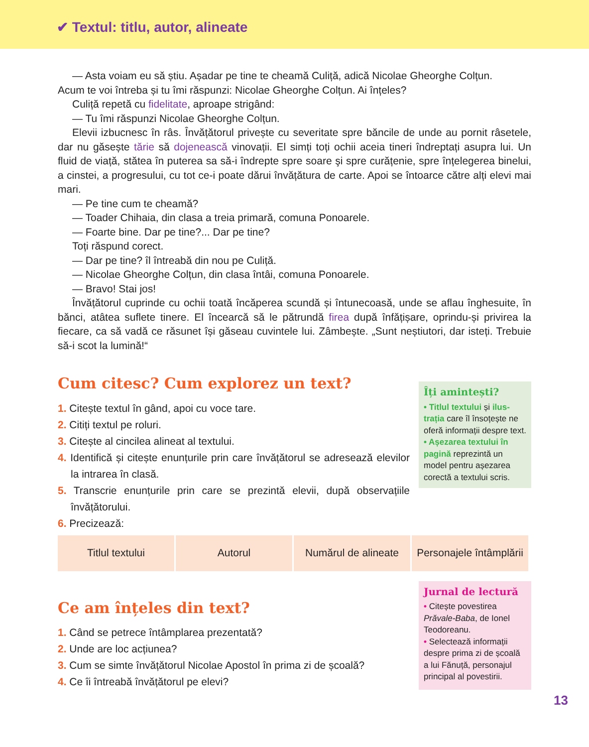✔ Textul: titlu, autor, alineate
— Asta voiam eu să știu. Așadar pe tine te cheamă Culiță, adică Nicolae Gheorghe Colțun.
Acum te voi întreba și tu îmi răspunzi: Nicolae Gheorghe Colțun. Ai înțeles?
Culiță repetă cu fidelitate, aproape strigând:
— Tu îmi răspunzi Nicolae Gheorghe Colțun.
Elevii izbucnesc în râs. Învățătorul privește cu severitate spre băncile de unde au pornit râsetele, dar nu găsește tărie să dojenească vinovații. El simți toți ochii aceia tineri îndreptați asupra lui. Un fluid de viață, stătea în puterea sa să-i îndrepte spre soare şi spre curățenie, spre înțelegerea binelui, a cinstei, a progresului, cu tot ce-i poate dărui învățătura de carte. Apoi se întoarce către alți elevi mai mari.
— Pe tine cum te cheamă?
— Toader Chihaia, din clasa a treia primară, comuna Ponoarele.
— Foarte bine. Dar pe tine?... Dar pe tine?
Toți răspund corect.
— Dar pe tine? îl întreabă din nou pe Culiță.
— Nicolae Gheorghe Colțun, din clasa întâi, comuna Ponoarele.
— Bravo! Stai jos!
Învățătorul cuprinde cu ochii toată încăperea scundă și întunecoasă, unde se aflau înghesuite, în bănci, atâtea suflete tinere. El încearcă să le pătrundă firea după înfățișare, oprindu-și privirea la fiecare, ca să vadă ce răsunet își găseau cuvintele lui. Zâmbește. „Sunt neștiutori, dar isteți. Trebuie să-i scot la lumină!“
Cum citesc? Cum explorez un text?
1. Citește textul în gând, apoi cu voce tare.
2. Citiți textul pe roluri.
3. Citește al cincilea alineat al textului.
4. Identifică și citește enunțurile prin care învățătorul se adresează elevilor la intrarea în clasă.
5. Transcrie enunțurile prin care se prezintă elevii, după observațiile învățătorului.
6. Precizează:
Îți amintești?
• Titlul textului și ilus­trația care îl însoțește ne oferă informații despre text.
• Așezarea textului în pagină reprezintă un model pentru așezarea corectă a textului scris.
| Titlul textului | Autorul | Numărul de alineate | Personajele întâmplării |
| --- | --- | --- | --- |
Ce am înțeles din text?
1. Când se petrece întâmplarea prezentată?
2. Unde are loc acțiunea?
3. Cum se simte învățătorul Nicolae Apostol în prima zi de școală?
4. Ce îi întreabă învățătorul pe elevi?
Jurnal de lectură
• Citește povestirea Prăvale-Baba, de Ionel Teodoreanu.
• Selectează informații despre prima zi de școa­lă a lui Fănuță, persona­jul principal al povestirii.
13